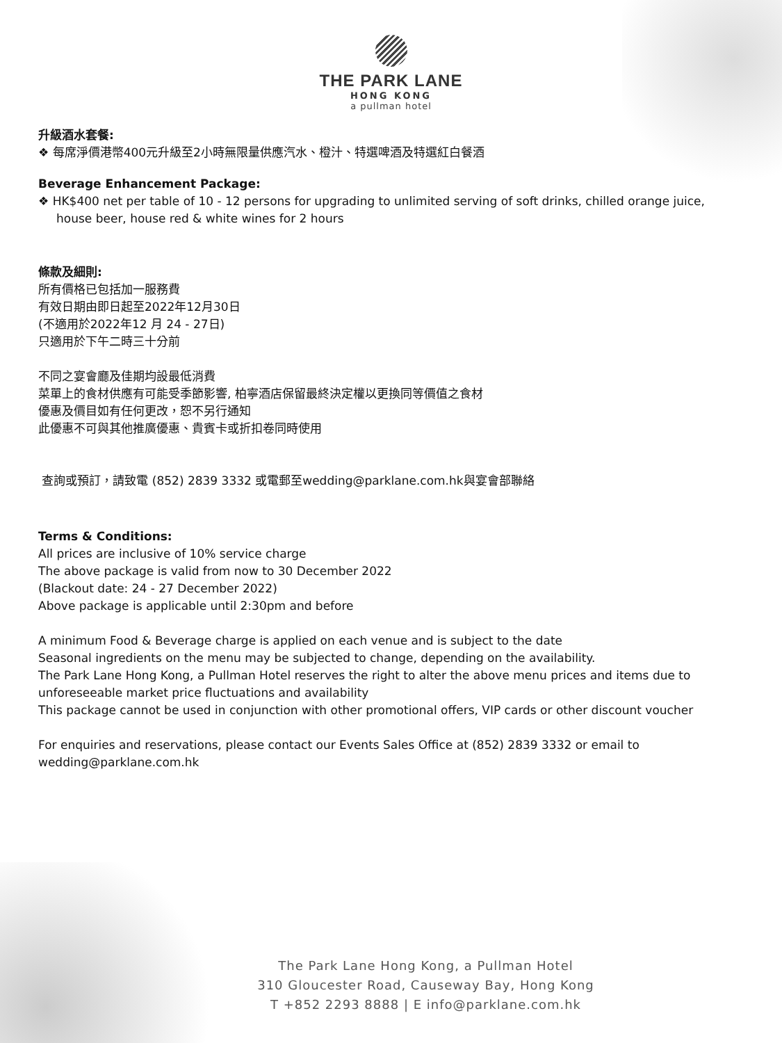THE PARK LANE
HONG KONG
a pullman hotel
升級酒水套餐:
❖ 每席淨價港幣400元升級至2小時無限量供應汽水、橙汁、特選啤酒及特選紅白餐酒
Beverage Enhancement Package:
❖ HK$400 net per table of 10 - 12 persons for upgrading to unlimited serving of soft drinks, chilled orange juice, house beer, house red & white wines for 2 hours
條款及細則:
所有價格已包括加一服務費
有效日期由即日起至2022年12月30日
(不適用於2022年12 月 24 - 27日)
只適用於下午二時三十分前
不同之宴會廳及佳期均設最低消費
菜單上的食材供應有可能受季節影響, 柏寧酒店保留最終決定權以更換同等價值之食材
優惠及價目如有任何更改，恕不另行通知
此優惠不可與其他推廣優惠、貴賓卡或折扣卷同時使用
查詢或預訂，請致電 (852) 2839 3332 或電郵至wedding@parklane.com.hk與宴會部聯絡
Terms & Conditions:
All prices are inclusive of 10% service charge
The above package is valid from now to 30 December 2022
(Blackout date: 24 - 27 December 2022)
Above package is applicable until 2:30pm and before
A minimum Food & Beverage charge is applied on each venue and is subject to the date
Seasonal ingredients on the menu may be subjected to change, depending on the availability.
The Park Lane Hong Kong, a Pullman Hotel reserves the right to alter the above menu prices and items due to unforeseeable market price fluctuations and availability
This package cannot be used in conjunction with other promotional offers, VIP cards or other discount voucher
For enquiries and reservations, please contact our Events Sales Office at (852) 2839 3332 or email to wedding@parklane.com.hk
The Park Lane Hong Kong, a Pullman Hotel
310 Gloucester Road, Causeway Bay, Hong Kong
T +852 2293 8888 | E info@parklane.com.hk